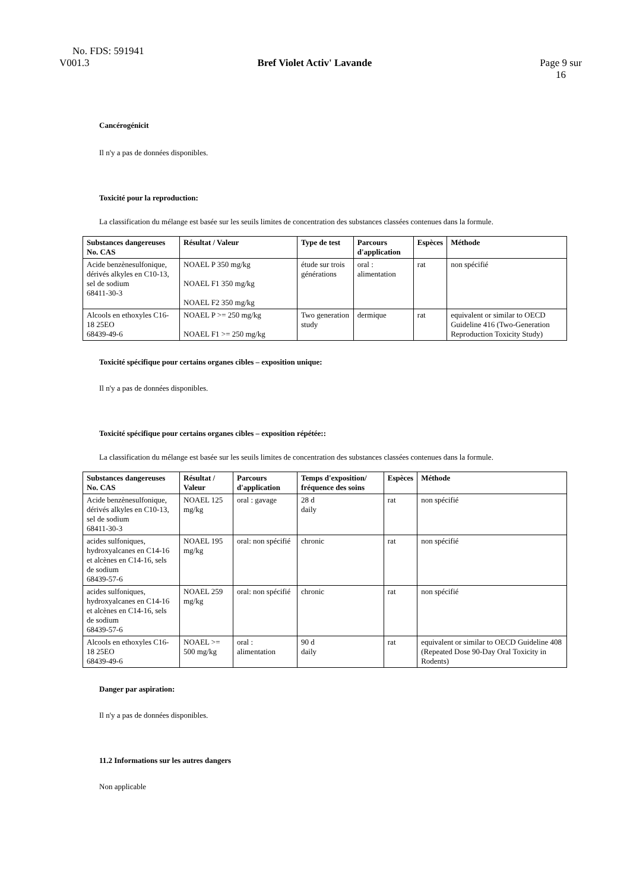No. FDS: 591941
V001.3 Bref Violet Activ' Lavande Page 9 sur
16
Cancérogénicit
Il n'y a pas de données disponibles.
Toxicité pour la reproduction:
La classification du mélange est basée sur les seuils limites de concentration des substances classées contenues dans la formule.
| Substances dangereuses No. CAS | Résultat / Valeur | Type de test | Parcours d'application | Espèces | Méthode |
| --- | --- | --- | --- | --- | --- |
| Acide benzènesulfonique, dérivés alkyles en C10-13, sel de sodium 68411-30-3 | NOAEL P 350 mg/kg NOAEL F1 350 mg/kg NOAEL F2 350 mg/kg | étude sur trois générations | oral : alimentation | rat | non spécifié |
| Alcools en ethoxyles C16-18 25EO 68439-49-6 | NOAEL P >= 250 mg/kg NOAEL F1 >= 250 mg/kg | Two generation study | dermique | rat | equivalent or similar to OECD Guideline 416 (Two-Generation Reproduction Toxicity Study) |
Toxicité spécifique pour certains organes cibles – exposition unique:
Il n'y a pas de données disponibles.
Toxicité spécifique pour certains organes cibles – exposition répétée::
La classification du mélange est basée sur les seuils limites de concentration des substances classées contenues dans la formule.
| Substances dangereuses No. CAS | Résultat / Valeur | Parcours d'application | Temps d'exposition/ fréquence des soins | Espèces | Méthode |
| --- | --- | --- | --- | --- | --- |
| Acide benzènesulfonique, dérivés alkyles en C10-13, sel de sodium 68411-30-3 | NOAEL 125 mg/kg | oral : gavage | 28 d daily | rat | non spécifié |
| acides sulfoniques, hydroxyalcanes en C14-16 et alcènes en C14-16, sels de sodium 68439-57-6 | NOAEL 195 mg/kg | oral: non spécifié | chronic | rat | non spécifié |
| acides sulfoniques, hydroxyalcanes en C14-16 et alcènes en C14-16, sels de sodium 68439-57-6 | NOAEL 259 mg/kg | oral: non spécifié | chronic | rat | non spécifié |
| Alcools en ethoxyles C16-18 25EO 68439-49-6 | NOAEL >= 500 mg/kg | oral : alimentation | 90 d daily | rat | equivalent or similar to OECD Guideline 408 (Repeated Dose 90-Day Oral Toxicity in Rodents) |
Danger par aspiration:
Il n'y a pas de données disponibles.
11.2 Informations sur les autres dangers
Non applicable